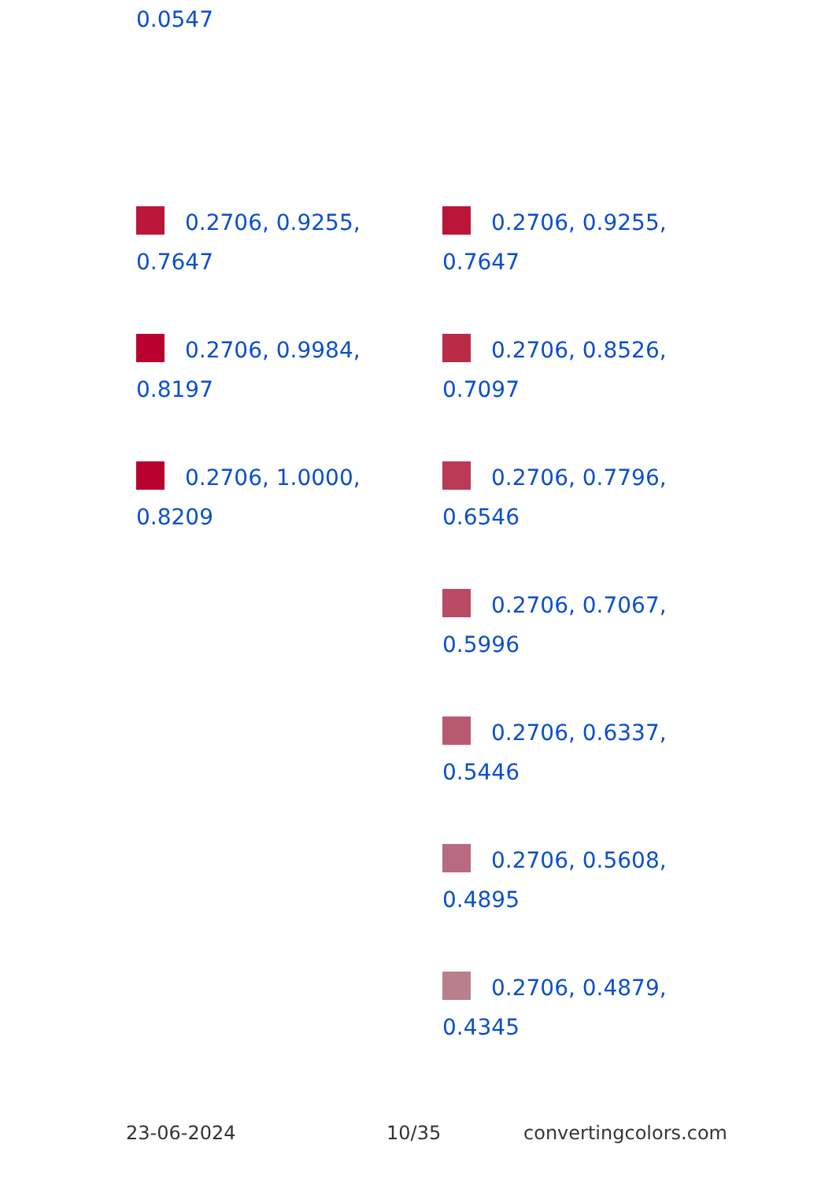0.0547
0.2706, 0.9255, 0.7647
0.2706, 0.9984, 0.8197
0.2706, 1.0000, 0.8209
0.2706, 0.9255, 0.7647
0.2706, 0.8526, 0.7097
0.2706, 0.7796, 0.6546
0.2706, 0.7067, 0.5996
0.2706, 0.6337, 0.5446
0.2706, 0.5608, 0.4895
0.2706, 0.4879, 0.4345
23-06-2024 10/35 convertingcolors.com